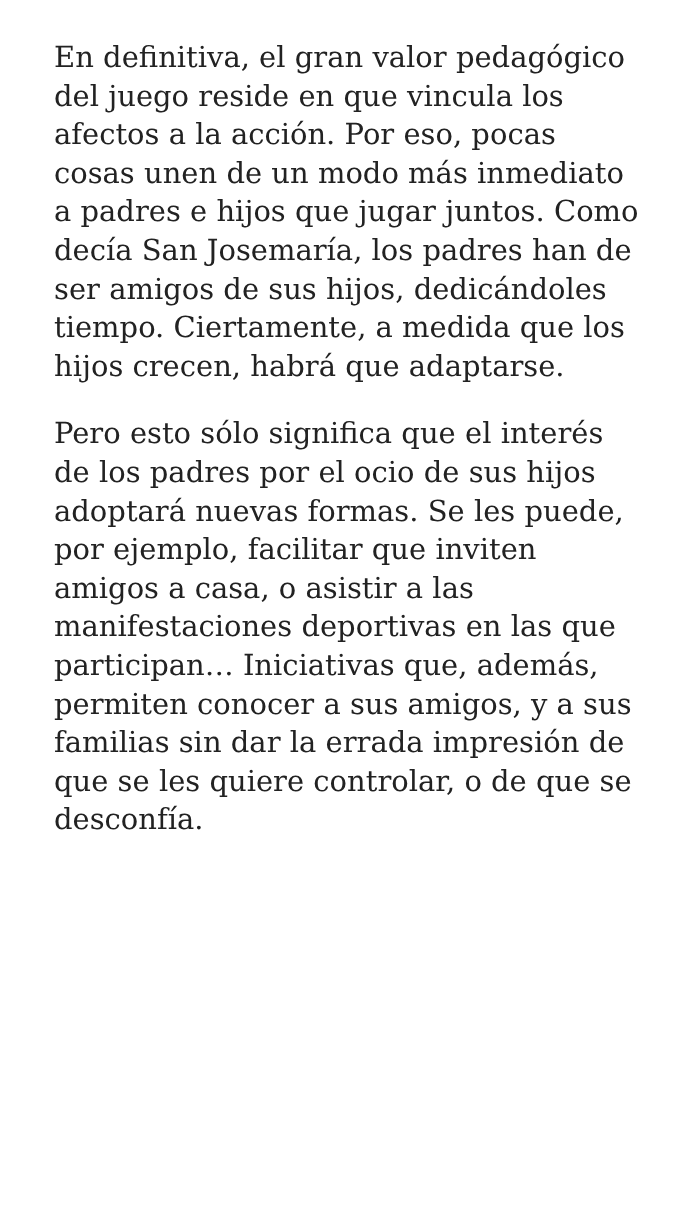En definitiva, el gran valor pedagógico del juego reside en que vincula los afectos a la acción. Por eso, pocas cosas unen de un modo más inmediato a padres e hijos que jugar juntos. Como decía San Josemaría, los padres han de ser amigos de sus hijos, dedicándoles tiempo. Ciertamente, a medida que los hijos crecen, habrá que adaptarse.
Pero esto sólo significa que el interés de los padres por el ocio de sus hijos adoptará nuevas formas. Se les puede, por ejemplo, facilitar que inviten amigos a casa, o asistir a las manifestaciones deportivas en las que participan… Iniciativas que, además, permiten conocer a sus amigos, y a sus familias sin dar la errada impresión de que se les quiere controlar, o de que se desconfía.